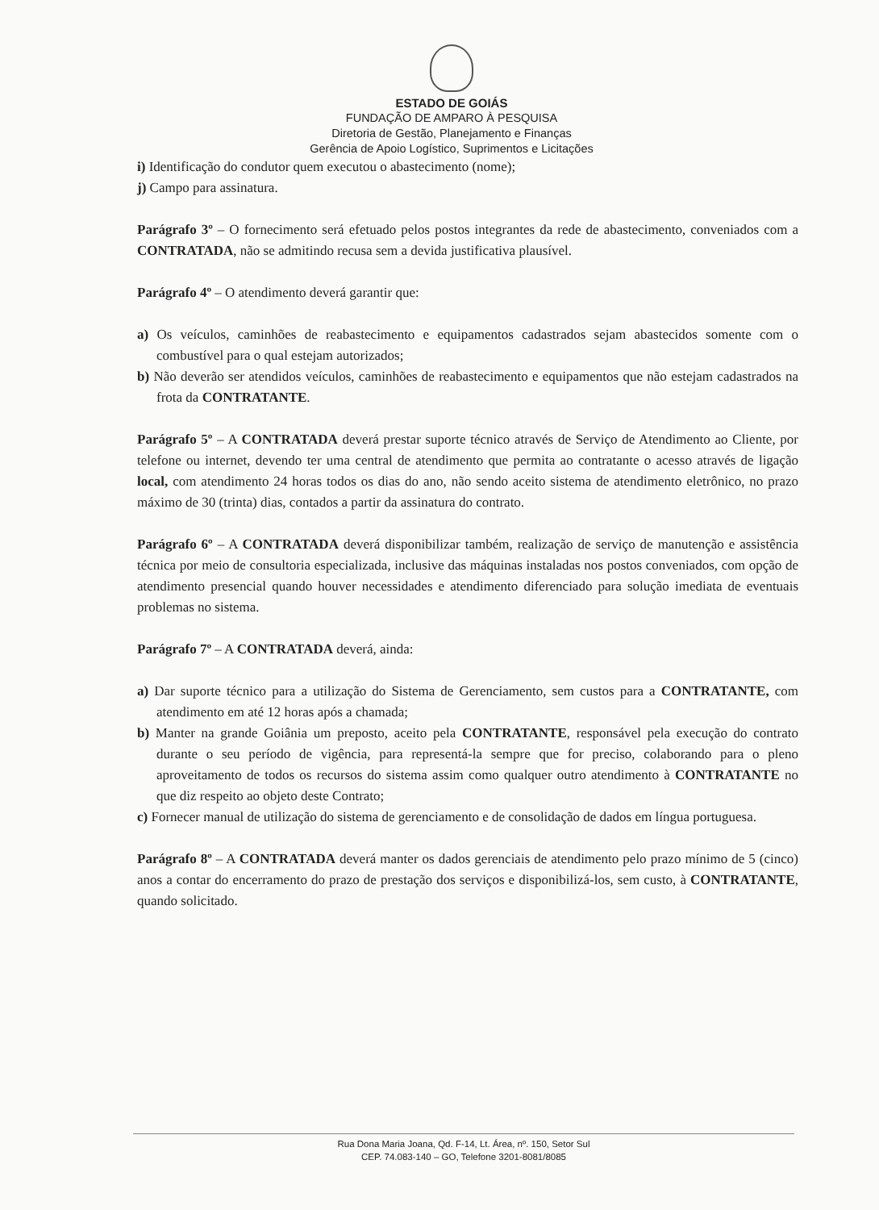ESTADO DE GOIÁS
FUNDAÇÃO DE AMPARO À PESQUISA
Diretoria de Gestão, Planejamento e Finanças
Gerência de Apoio Logístico, Suprimentos e Licitações
i) Identificação do condutor quem executou o abastecimento (nome);
j) Campo para assinatura.
Parágrafo 3º – O fornecimento será efetuado pelos postos integrantes da rede de abastecimento, conveniados com a CONTRATADA, não se admitindo recusa sem a devida justificativa plausível.
Parágrafo 4º – O atendimento deverá garantir que:
a) Os veículos, caminhões de reabastecimento e equipamentos cadastrados sejam abastecidos somente com o combustível para o qual estejam autorizados;
b) Não deverão ser atendidos veículos, caminhões de reabastecimento e equipamentos que não estejam cadastrados na frota da CONTRATANTE.
Parágrafo 5º – A CONTRATADA deverá prestar suporte técnico através de Serviço de Atendimento ao Cliente, por telefone ou internet, devendo ter uma central de atendimento que permita ao contratante o acesso através de ligação local, com atendimento 24 horas todos os dias do ano, não sendo aceito sistema de atendimento eletrônico, no prazo máximo de 30 (trinta) dias, contados a partir da assinatura do contrato.
Parágrafo 6º – A CONTRATADA deverá disponibilizar também, realização de serviço de manutenção e assistência técnica por meio de consultoria especializada, inclusive das máquinas instaladas nos postos conveniados, com opção de atendimento presencial quando houver necessidades e atendimento diferenciado para solução imediata de eventuais problemas no sistema.
Parágrafo 7º – A CONTRATADA deverá, ainda:
a) Dar suporte técnico para a utilização do Sistema de Gerenciamento, sem custos para a CONTRATANTE, com atendimento em até 12 horas após a chamada;
b) Manter na grande Goiânia um preposto, aceito pela CONTRATANTE, responsável pela execução do contrato durante o seu período de vigência, para representá-la sempre que for preciso, colaborando para o pleno aproveitamento de todos os recursos do sistema assim como qualquer outro atendimento à CONTRATANTE no que diz respeito ao objeto deste Contrato;
c) Fornecer manual de utilização do sistema de gerenciamento e de consolidação de dados em língua portuguesa.
Parágrafo 8º – A CONTRATADA deverá manter os dados gerenciais de atendimento pelo prazo mínimo de 5 (cinco) anos a contar do encerramento do prazo de prestação dos serviços e disponibilizá-los, sem custo, à CONTRATANTE, quando solicitado.
Rua Dona Maria Joana, Qd. F-14, Lt. Área, nº. 150, Setor Sul
CEP. 74.083-140 – GO, Telefone 3201-8081/8085